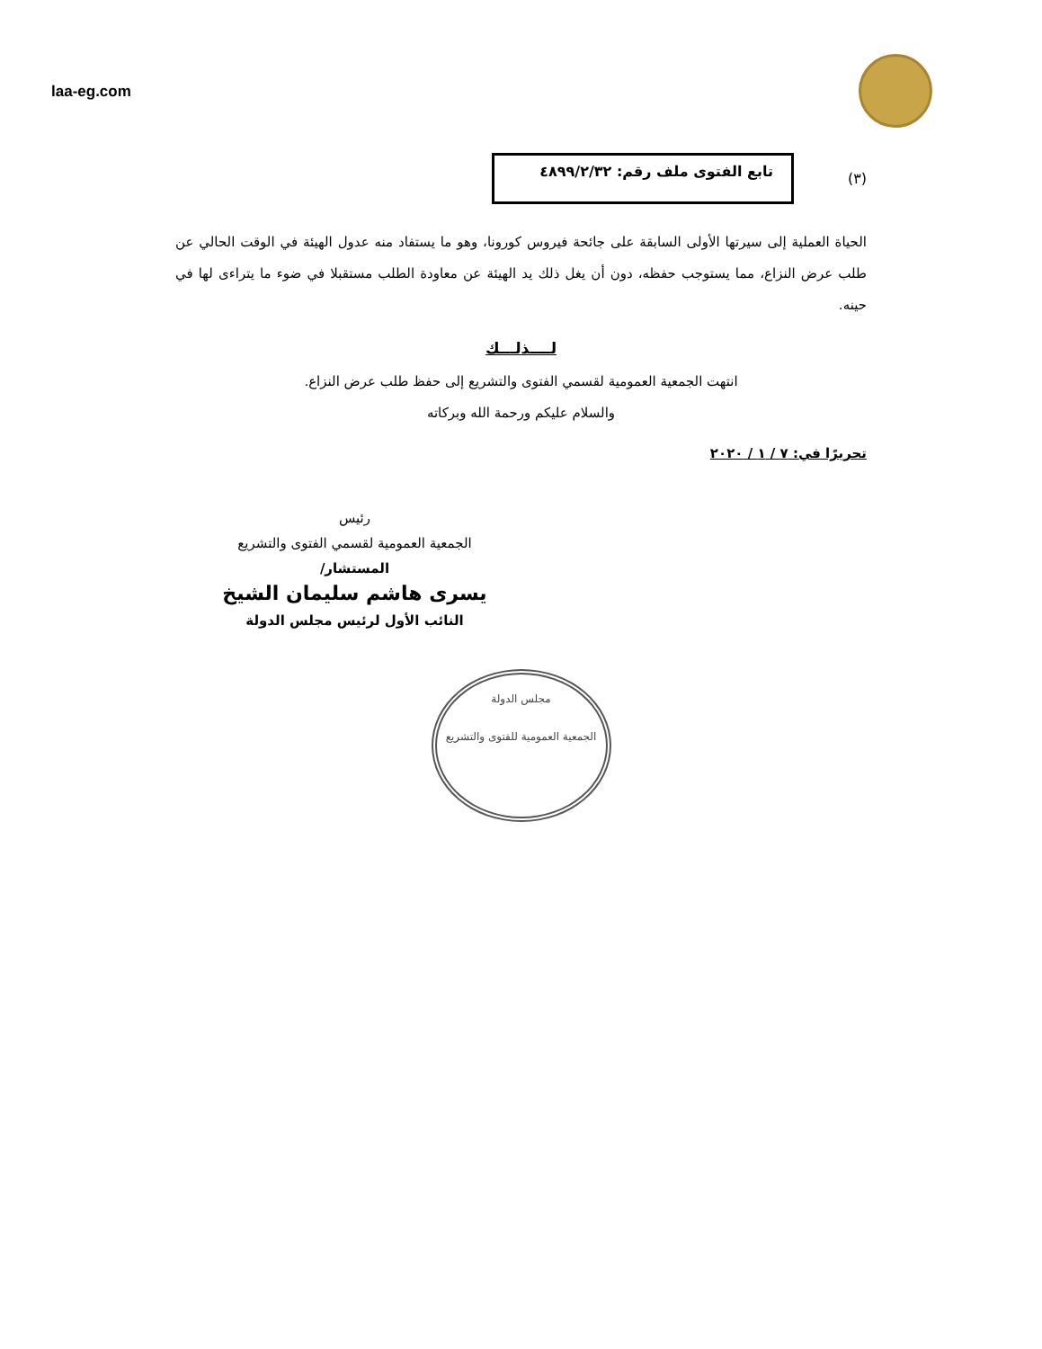laa-eg.com
(٣)
تابع الفتوى ملف رقم: ٤٨٩٩/٢/٣٢
الحياة العملية إلى سيرتها الأولى السابقة على جائحة فيروس كورونا، وهو ما يستفاد منه عدول الهيئة في الوقت الحالي عن طلب عرض النزاع، مما يستوجب حفظه، دون أن يغل ذلك يد الهيئة عن معاودة الطلب مستقبلا في ضوء ما يتراءى لها في حينه.
لــــذلـــك
انتهت الجمعية العمومية لقسمي الفتوى والتشريع إلى حفظ طلب عرض النزاع.
والسلام عليكم ورحمة الله وبركاته
تحريرًا في: ٧ / ١ / ٢٠٢٠
رئيس
الجمعية العمومية لقسمي الفتوى والتشريع
المستشار/
يسرى هاشم سليمان الشيخ
النائب الأول لرئيس مجلس الدولة
مجلس الدولة
الجمعية العمومية للفتوى والتشريع